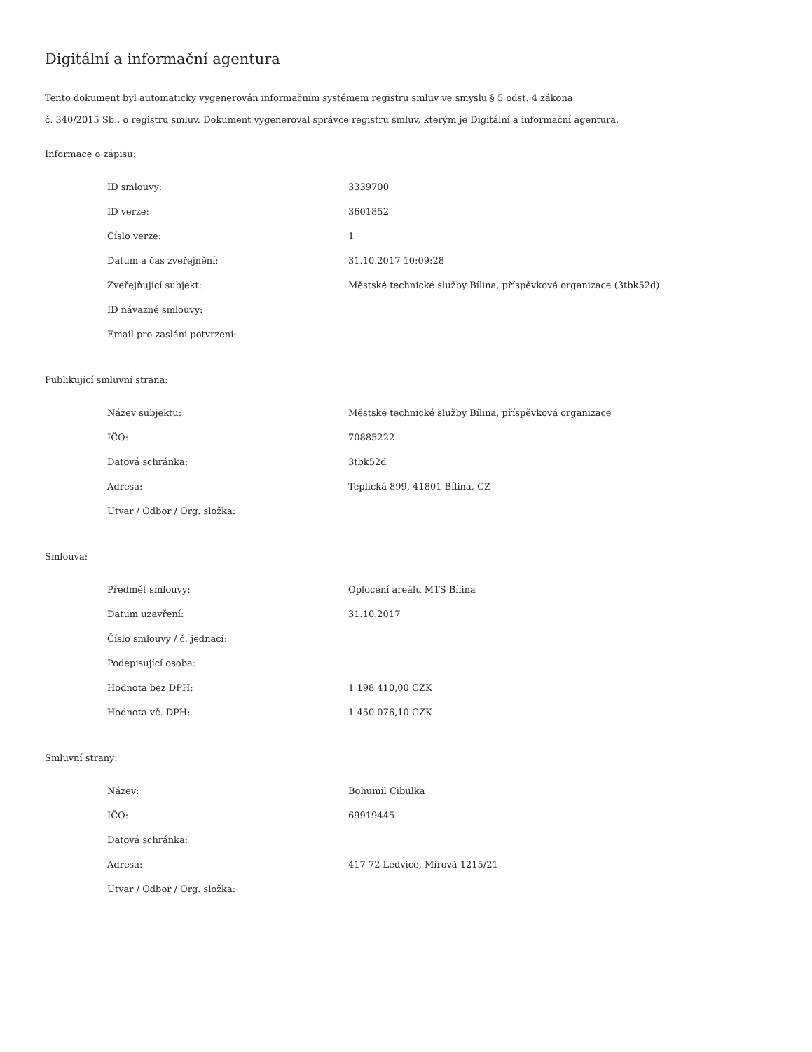Digitální a informační agentura
Tento dokument byl automaticky vygenerován informačním systémem registru smluv ve smyslu § 5 odst. 4 zákona
č. 340/2015 Sb., o registru smluv. Dokument vygeneroval správce registru smluv, kterým je Digitální a informační agentura.
Informace o zápisu:
| ID smlouvy: | 3339700 |
| ID verze: | 3601852 |
| Číslo verze: | 1 |
| Datum a čas zveřejnění: | 31.10.2017 10:09:28 |
| Zveřejňující subjekt: | Městské technické služby Bílina, příspěvková organizace (3tbk52d) |
| ID návazné smlouvy: | |
| Email pro zaslání potvrzení: | |
Publikující smluvní strana:
| Název subjektu: | Městské technické služby Bílina, příspěvková organizace |
| IČO: | 70885222 |
| Datová schránka: | 3tbk52d |
| Adresa: | Teplická 899, 41801 Bílina, CZ |
| Útvar / Odbor / Org. složka: | |
Smlouva:
| Předmět smlouvy: | Oplocení areálu MTS Bílina |
| Datum uzavření: | 31.10.2017 |
| Číslo smlouvy / č. jednací: | |
| Podepisující osoba: | |
| Hodnota bez DPH: | 1 198 410,00 CZK |
| Hodnota vč. DPH: | 1 450 076,10 CZK |
Smluvní strany:
| Název: | Bohumil Cibulka |
| IČO: | 69919445 |
| Datová schránka: | |
| Adresa: | 417 72 Ledvice, Mírová 1215/21 |
| Útvar / Odbor / Org. složka: | |